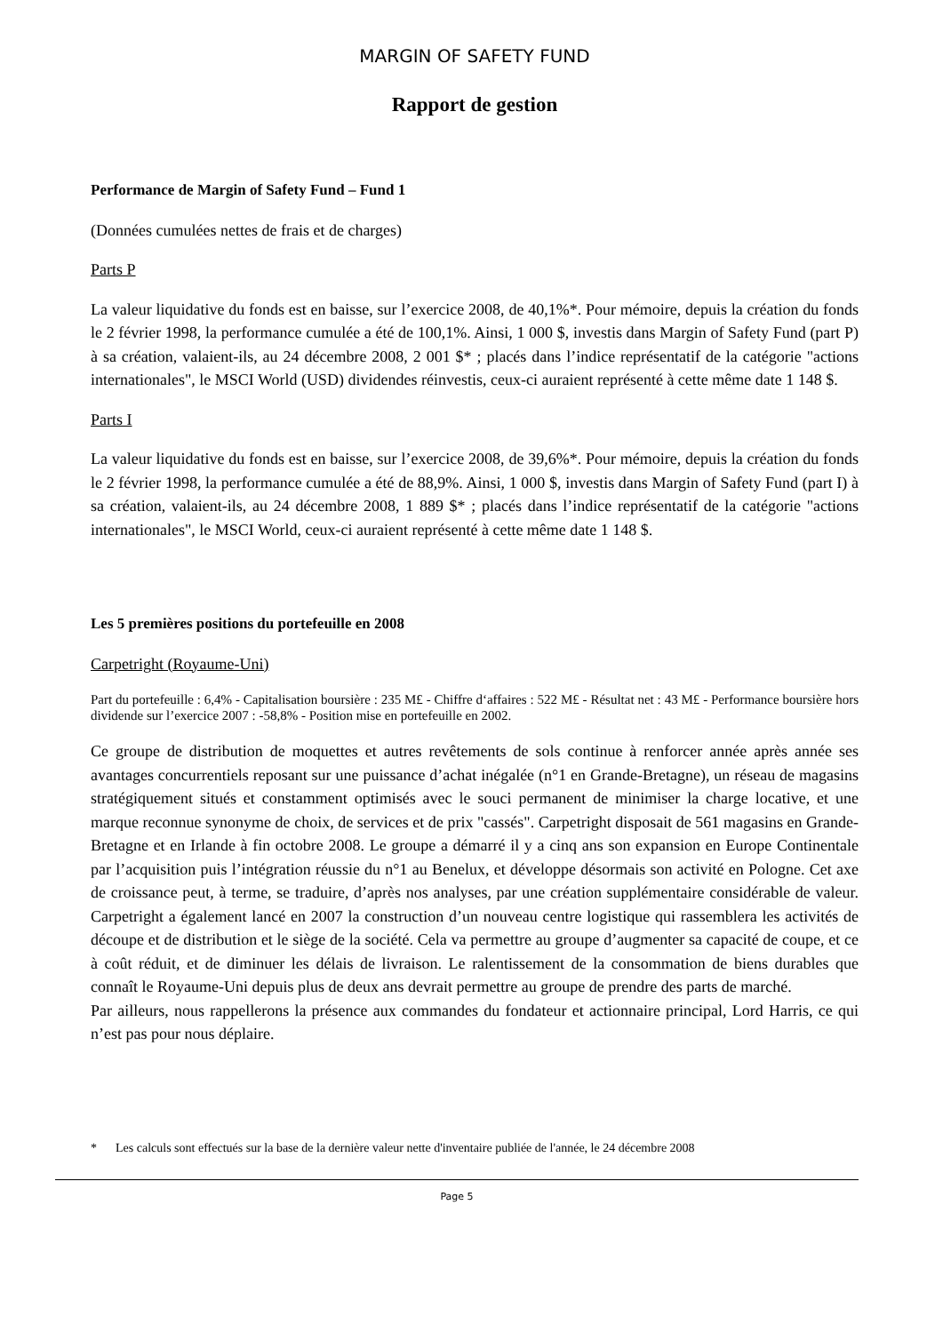MARGIN OF SAFETY FUND
Rapport de gestion
Performance de Margin of Safety Fund – Fund 1
(Données cumulées nettes de frais et de charges)
Parts P
La valeur liquidative du fonds est en baisse, sur l’exercice 2008, de 40,1%*. Pour mémoire, depuis la création du fonds le 2 février 1998, la performance cumulée a été de 100,1%. Ainsi, 1 000 $, investis dans Margin of Safety Fund (part P) à sa création, valaient-ils, au 24 décembre 2008, 2 001 $* ; placés dans l’indice représentatif de la catégorie "actions internationales", le MSCI World (USD) dividendes réinvestis, ceux-ci auraient représenté à cette même date 1 148 $.
Parts I
La valeur liquidative du fonds est en baisse, sur l’exercice 2008, de 39,6%*. Pour mémoire, depuis la création du fonds le 2 février 1998, la performance cumulée a été de 88,9%. Ainsi, 1 000 $, investis dans Margin of Safety Fund (part I) à sa création, valaient-ils, au 24 décembre 2008, 1 889 $* ; placés dans l’indice représentatif de la catégorie "actions internationales", le MSCI World, ceux-ci auraient représenté à cette même date 1 148 $.
Les 5 premières positions du portefeuille en 2008
Carpetright (Royaume-Uni)
Part du portefeuille : 6,4% - Capitalisation boursière : 235 M£ - Chiffre d‘affaires : 522 M£ - Résultat net : 43 M£ - Performance boursière hors dividende sur l’exercice 2007 : -58,8% - Position mise en portefeuille en 2002.
Ce groupe de distribution de moquettes et autres revêtements de sols continue à renforcer année après année ses avantages concurrentiels reposant sur une puissance d’achat inégalée (n°1 en Grande-Bretagne), un réseau de magasins stratégiquement situés et constamment optimisés avec le souci permanent de minimiser la charge locative, et une marque reconnue synonyme de choix, de services et de prix "cassés". Carpetright disposait de 561 magasins en Grande-Bretagne et en Irlande à fin octobre 2008. Le groupe a démarré il y a cinq ans son expansion en Europe Continentale par l’acquisition puis l’intégration réussie du n°1 au Benelux, et développe désormais son activité en Pologne. Cet axe de croissance peut, à terme, se traduire, d’après nos analyses, par une création supplémentaire considérable de valeur. Carpetright a également lancé en 2007 la construction d’un nouveau centre logistique qui rassemblera les activités de découpe et de distribution et le siège de la société. Cela va permettre au groupe d’augmenter sa capacité de coupe, et ce à coût réduit, et de diminuer les délais de livraison. Le ralentissement de la consommation de biens durables que connaît le Royaume-Uni depuis plus de deux ans devrait permettre au groupe de prendre des parts de marché.
Par ailleurs, nous rappellerons la présence aux commandes du fondateur et actionnaire principal, Lord Harris, ce qui n’est pas pour nous déplaire.
* Les calculs sont effectués sur la base de la dernière valeur nette d'inventaire publiée de l'année, le 24 décembre 2008
Page 5